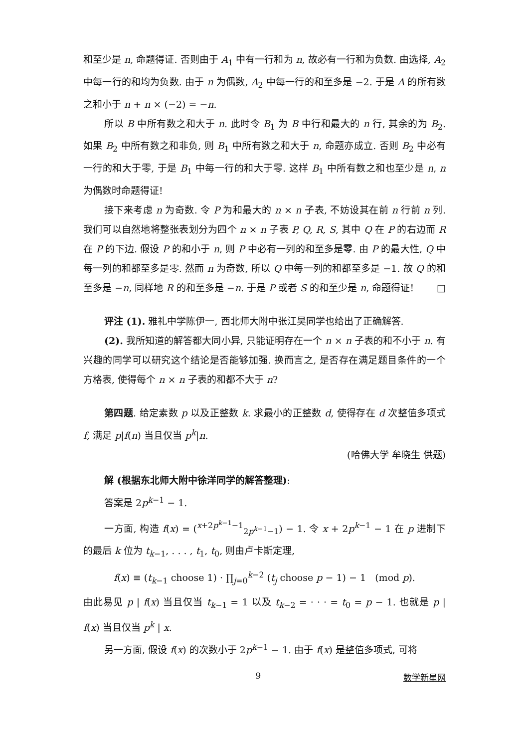和至少是 n, 命题得证. 否则由于 A<sub>1</sub> 中有一行和为 n, 故必有一行和为负数. 由选择, A<sub>2</sub> 中每一行的和均为负数. 由于 n 为偶数, A<sub>2</sub> 中每一行的和至多是 −2. 于是 A 的所有数之和小于 n + n × (−2) = −n.
所以 B 中所有数之和大于 n. 此时令 B<sub>1</sub> 为 B 中行和最大的 n 行, 其余的为 B<sub>2</sub>. 如果 B<sub>2</sub> 中所有数之和非负, 则 B<sub>1</sub> 中所有数之和大于 n, 命题亦成立. 否则 B<sub>2</sub> 中必有一行的和大于零, 于是 B<sub>1</sub> 中每一行的和大于零. 这样 B<sub>1</sub> 中所有数之和也至少是 n, n 为偶数时命题得证!
接下来考虑 n 为奇数. 令 P 为和最大的 n × n 子表, 不妨设其在前 n 行前 n 列. 我们可以自然地将整张表划分为四个 n × n 子表 P, Q, R, S, 其中 Q 在 P 的右边而 R 在 P 的下边. 假设 P 的和小于 n, 则 P 中必有一列的和至多是零. 由 P 的最大性, Q 中每一列的和都至多是零. 然而 n 为奇数, 所以 Q 中每一列的和都至多是 −1. 故 Q 的和至多是 −n, 同样地 R 的和至多是 −n. 于是 P 或者 S 的和至少是 n, 命题得证! □
评注 (1). 雅礼中学陈伊一, 西北师大附中张江昊同学也给出了正确解答.
(2). 我所知道的解答都大同小异, 只能证明存在一个 n × n 子表的和不小于 n. 有兴趣的同学可以研究这个结论是否能够加强. 换而言之, 是否存在满足题目条件的一个方格表, 使得每个 n × n 子表的和都不大于 n?
第四题. 给定素数 p 以及正整数 k. 求最小的正整数 d, 使得存在 d 次整值多项式 f, 满足 p|f(n) 当且仅当 p<sup>k</sup>|n.
(哈佛大学 牟晓生 供题)
解 (根据东北师大附中徐洋同学的解答整理):
答案是 2p<sup>k−1</sup> − 1.
一方面, 构造 f(x) = (<sup>x+2p<sup>k−1</sup>−1</sup><sub>2p<sup>k−1</sup>−1</sub>) − 1. 令 x + 2p<sup>k−1</sup> − 1 在 p 进制下的最后 k 位为 t<sub>k−1</sub>, . . . , t<sub>1</sub>, t<sub>0</sub>, 则由卢卡斯定理,
f(x) ≡ (t<sub>k−1</sub> choose 1) · ∏<sub>j=0</sub><sup>k−2</sup> (t<sub>j</sub> choose p − 1) − 1 (mod p).
由此易见 p | f(x) 当且仅当 t<sub>k−1</sub> = 1 以及 t<sub>k−2</sub> = · · · = t<sub>0</sub> = p − 1. 也就是 p | f(x) 当且仅当 p<sup>k</sup> | x.
另一方面, 假设 f(x) 的次数小于 2p<sup>k−1</sup> − 1. 由于 f(x) 是整值多项式, 可将
9 数学新星网